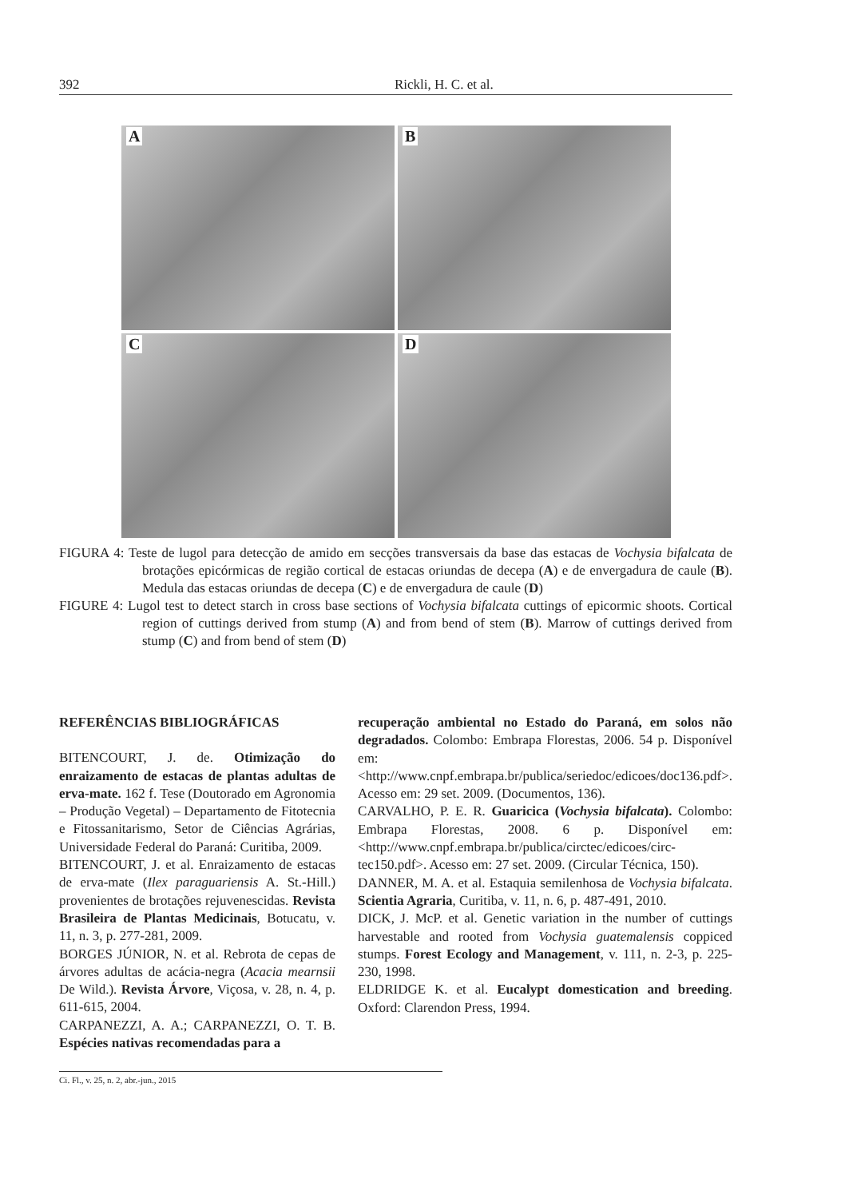392 Rickli, H. C. et al.
A
B
C
D
FIGURA 4: Teste de lugol para detecção de amido em secções transversais da base das estacas de Vochysia bifalcata de brotações epicórmicas de região cortical de estacas oriundas de decepa (A) e de envergadura de caule (B). Medula das estacas oriundas de decepa (C) e de envergadura de caule (D)
FIGURE 4: Lugol test to detect starch in cross base sections of Vochysia bifalcata cuttings of epicormic shoots. Cortical region of cuttings derived from stump (A) and from bend of stem (B). Marrow of cuttings derived from stump (C) and from bend of stem (D)
REFERÊNCIAS BIBLIOGRÁFICAS
BITENCOURT, J. de. Otimização do enraizamento de estacas de plantas adultas de erva-mate. 162 f. Tese (Doutorado em Agronomia – Produção Vegetal) – Departamento de Fitotecnia e Fitossanitarismo, Setor de Ciências Agrárias, Universidade Federal do Paraná: Curitiba, 2009.
BITENCOURT, J. et al. Enraizamento de estacas de erva-mate (Ilex paraguariensis A. St.-Hill.) provenientes de brotações rejuvenescidas. Revista Brasileira de Plantas Medicinais, Botucatu, v. 11, n. 3, p. 277-281, 2009.
BORGES JÚNIOR, N. et al. Rebrota de cepas de árvores adultas de acácia-negra (Acacia mearnsii De Wild.). Revista Árvore, Viçosa, v. 28, n. 4, p. 611-615, 2004.
CARPANEZZI, A. A.; CARPANEZZI, O. T. B. Espécies nativas recomendadas para a
recuperação ambiental no Estado do Paraná, em solos não degradados. Colombo: Embrapa Florestas, 2006. 54 p. Disponível em: <http://www.cnpf.embrapa.br/publica/seriedoc/edicoes/doc136.pdf>. Acesso em: 29 set. 2009. (Documentos, 136).
CARVALHO, P. E. R. Guaricica (Vochysia bifalcata). Colombo: Embrapa Florestas, 2008. 6 p. Disponível em: <http://www.cnpf.embrapa.br/publica/circtec/edicoes/circ-tec150.pdf>. Acesso em: 27 set. 2009. (Circular Técnica, 150).
DANNER, M. A. et al. Estaquia semilenhosa de Vochysia bifalcata. Scientia Agraria, Curitiba, v. 11, n. 6, p. 487-491, 2010.
DICK, J. McP. et al. Genetic variation in the number of cuttings harvestable and rooted from Vochysia guatemalensis coppiced stumps. Forest Ecology and Management, v. 111, n. 2-3, p. 225-230, 1998.
ELDRIDGE K. et al. Eucalypt domestication and breeding. Oxford: Clarendon Press, 1994.
Ci. Fl., v. 25, n. 2, abr.-jun., 2015